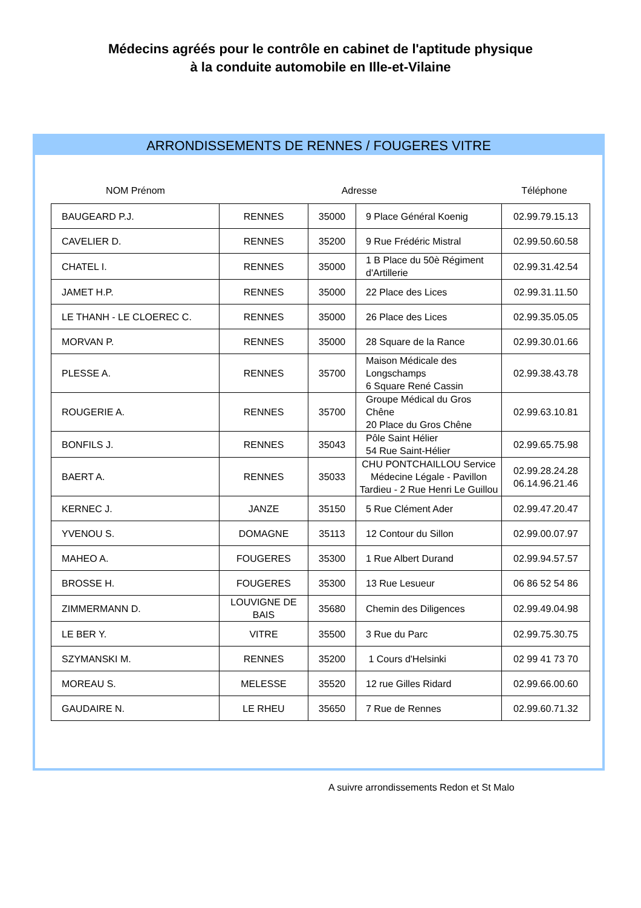Médecins agréés pour le contrôle en cabinet de l'aptitude physique
à la conduite automobile en Ille-et-Vilaine
ARRONDISSEMENTS DE RENNES / FOUGERES VITRE
NOM Prénom Adresse Téléphone
| BAUGEARD P.J. | RENNES | 35000 | 9 Place Général Koenig | 02.99.79.15.13 |
| CAVELIER D. | RENNES | 35200 | 9 Rue Frédéric Mistral | 02.99.50.60.58 |
| CHATEL I. | RENNES | 35000 | 1 B Place du 50è Régiment d'Artillerie | 02.99.31.42.54 |
| JAMET H.P. | RENNES | 35000 | 22 Place des Lices | 02.99.31.11.50 |
| LE THANH - LE CLOEREC C. | RENNES | 35000 | 26 Place des Lices | 02.99.35.05.05 |
| MORVAN P. | RENNES | 35000 | 28 Square de la Rance | 02.99.30.01.66 |
| PLESSE A. | RENNES | 35700 | Maison Médicale des Longschamps 6 Square René Cassin | 02.99.38.43.78 |
| ROUGERIE A. | RENNES | 35700 | Groupe Médical du Gros Chêne 20 Place du Gros Chêne | 02.99.63.10.81 |
| BONFILS J. | RENNES | 35043 | Pôle Saint Hélier 54 Rue Saint-Hélier | 02.99.65.75.98 |
| BAERT A. | RENNES | 35033 | CHU PONTCHAILLOU Service Médecine Légale - Pavillon Tardieu - 2 Rue Henri Le Guillou | 02.99.28.24.28 06.14.96.21.46 |
| KERNEC J. | JANZE | 35150 | 5 Rue Clément Ader | 02.99.47.20.47 |
| YVENOU S. | DOMAGNE | 35113 | 12 Contour du Sillon | 02.99.00.07.97 |
| MAHEO A. | FOUGERES | 35300 | 1 Rue Albert Durand | 02.99.94.57.57 |
| BROSSE H. | FOUGERES | 35300 | 13 Rue Lesueur | 06 86 52 54 86 |
| ZIMMERMANN D. | LOUVIGNE DE BAIS | 35680 | Chemin des Diligences | 02.99.49.04.98 |
| LE BER Y. | VITRE | 35500 | 3 Rue du Parc | 02.99.75.30.75 |
| SZYMANSKI M. | RENNES | 35200 | 1 Cours d'Helsinki | 02 99 41 73 70 |
| MOREAU S. | MELESSE | 35520 | 12 rue Gilles Ridard | 02.99.66.00.60 |
| GAUDAIRE N. | LE RHEU | 35650 | 7 Rue de Rennes | 02.99.60.71.32 |
A suivre arrondissements Redon et St Malo